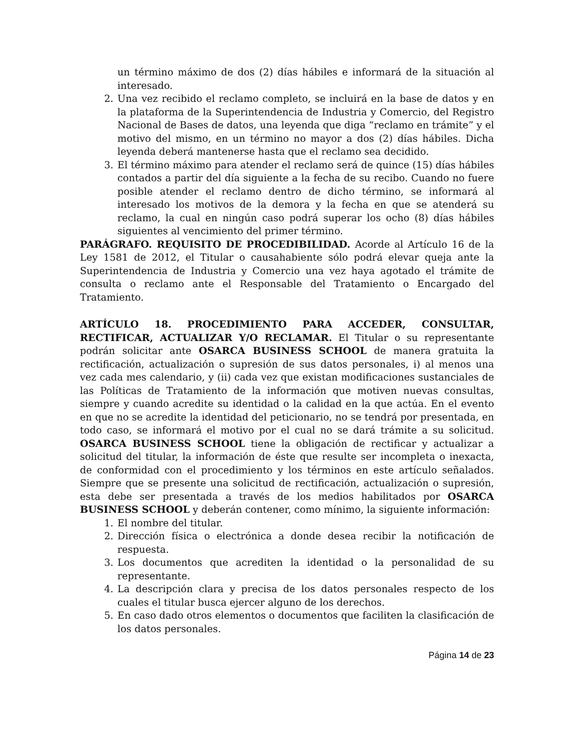un término máximo de dos (2) días hábiles e informará de la situación al interesado.
2. Una vez recibido el reclamo completo, se incluirá en la base de datos y en la plataforma de la Superintendencia de Industria y Comercio, del Registro Nacional de Bases de datos, una leyenda que diga “reclamo en trámite” y el motivo del mismo, en un término no mayor a dos (2) días hábiles. Dicha leyenda deberá mantenerse hasta que el reclamo sea decidido.
3. El término máximo para atender el reclamo será de quince (15) días hábiles contados a partir del día siguiente a la fecha de su recibo. Cuando no fuere posible atender el reclamo dentro de dicho término, se informará al interesado los motivos de la demora y la fecha en que se atenderá su reclamo, la cual en ningún caso podrá superar los ocho (8) días hábiles siguientes al vencimiento del primer término.
PARÁGRAFO. REQUISITO DE PROCEDIBILIDAD. Acorde al Artículo 16 de la Ley 1581 de 2012, el Titular o causahabiente sólo podrá elevar queja ante la Superintendencia de Industria y Comercio una vez haya agotado el trámite de consulta o reclamo ante el Responsable del Tratamiento o Encargado del Tratamiento.
ARTÍCULO 18. PROCEDIMIENTO PARA ACCEDER, CONSULTAR, RECTIFICAR, ACTUALIZAR Y/O RECLAMAR. El Titular o su representante podrán solicitar ante OSARCA BUSINESS SCHOOL de manera gratuita la rectificación, actualización o supresión de sus datos personales, i) al menos una vez cada mes calendario, y (ii) cada vez que existan modificaciones sustanciales de las Políticas de Tratamiento de la información que motiven nuevas consultas, siempre y cuando acredite su identidad o la calidad en la que actúa. En el evento en que no se acredite la identidad del peticionario, no se tendrá por presentada, en todo caso, se informará el motivo por el cual no se dará trámite a su solicitud. OSARCA BUSINESS SCHOOL tiene la obligación de rectificar y actualizar a solicitud del titular, la información de éste que resulte ser incompleta o inexacta, de conformidad con el procedimiento y los términos en este artículo señalados. Siempre que se presente una solicitud de rectificación, actualización o supresión, esta debe ser presentada a través de los medios habilitados por OSARCA BUSINESS SCHOOL y deberán contener, como mínimo, la siguiente información:
1. El nombre del titular.
2. Dirección física o electrónica a donde desea recibir la notificación de respuesta.
3. Los documentos que acrediten la identidad o la personalidad de su representante.
4. La descripción clara y precisa de los datos personales respecto de los cuales el titular busca ejercer alguno de los derechos.
5. En caso dado otros elementos o documentos que faciliten la clasificación de los datos personales.
Página 14 de 23